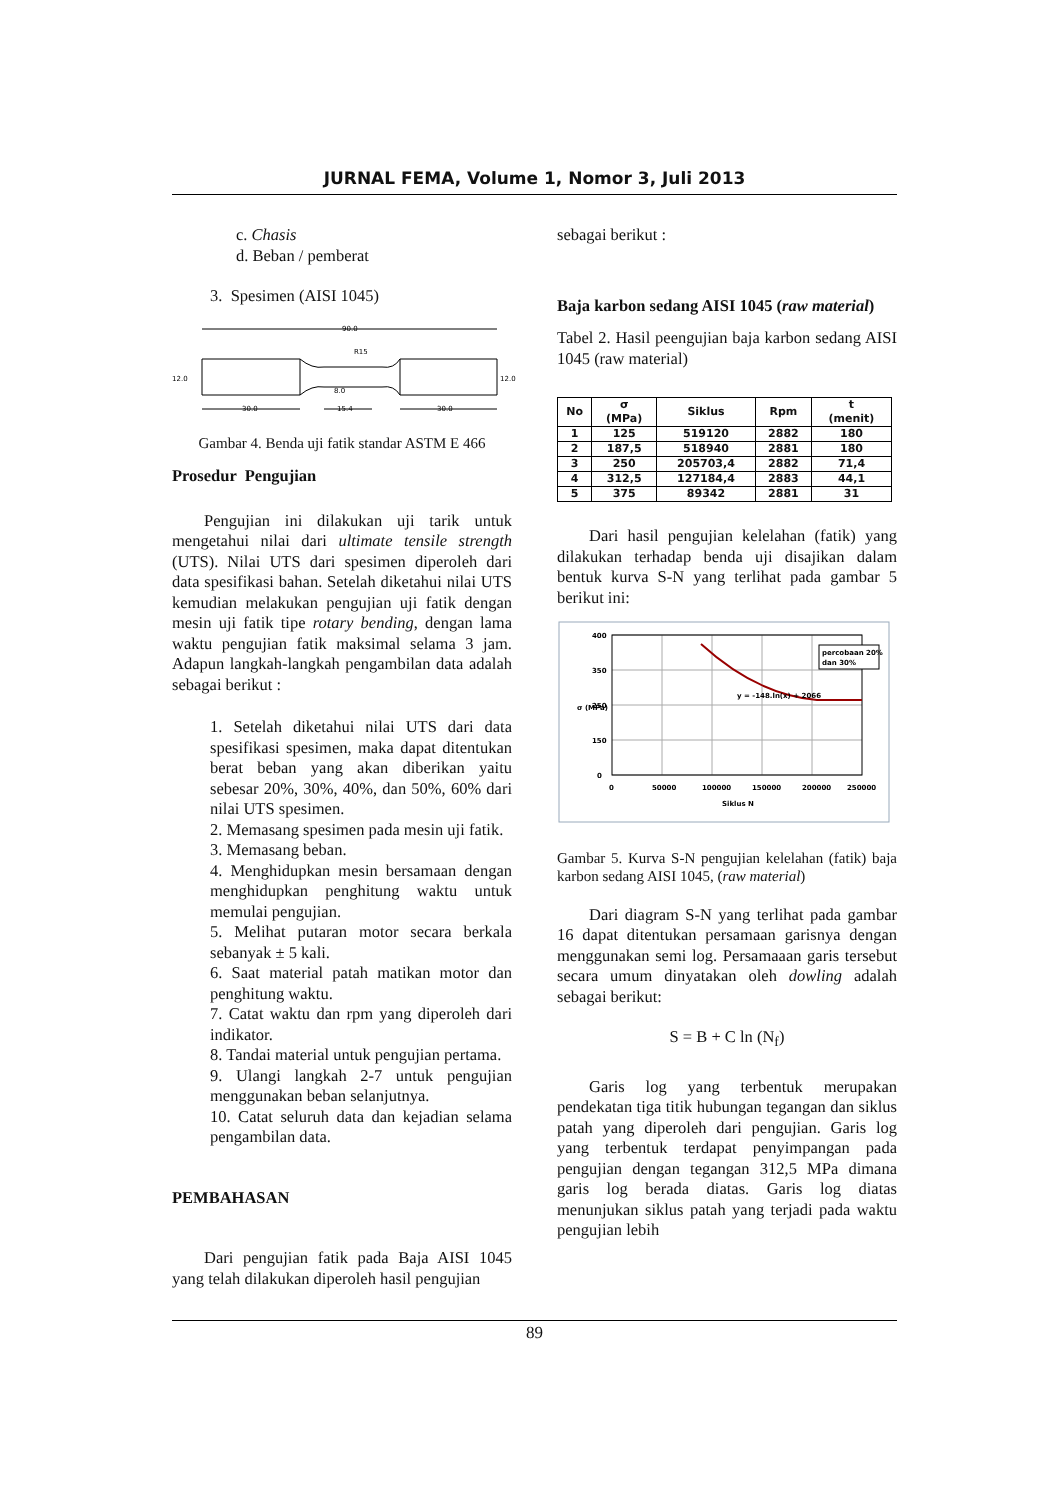JURNAL FEMA, Volume 1, Nomor 3, Juli 2013
c. Chasis
d. Beban / pemberat
3. Spesimen (AISI 1045)
90.0
R15
12.0
12.0
8.0
30.0
15.4
30.0
Gambar 4. Benda uji fatik standar ASTM E 466
Prosedur Pengujian
Pengujian ini dilakukan uji tarik untuk mengetahui nilai dari ultimate tensile strength (UTS). Nilai UTS dari spesimen diperoleh dari data spesifikasi bahan. Setelah diketahui nilai UTS kemudian melakukan pengujian uji fatik dengan mesin uji fatik tipe rotary bending, dengan lama waktu pengujian fatik maksimal selama 3 jam. Adapun langkah-langkah pengambilan data adalah sebagai berikut :
1. Setelah diketahui nilai UTS dari data spesifikasi spesimen, maka dapat ditentukan berat beban yang akan diberikan yaitu sebesar 20%, 30%, 40%, dan 50%, 60% dari nilai UTS spesimen.
2. Memasang spesimen pada mesin uji fatik.
3. Memasang beban.
4. Menghidupkan mesin bersamaan dengan menghidupkan penghitung waktu untuk memulai pengujian.
5. Melihat putaran motor secara berkala sebanyak ± 5 kali.
6. Saat material patah matikan motor dan penghitung waktu.
7. Catat waktu dan rpm yang diperoleh dari indikator.
8. Tandai material untuk pengujian pertama.
9. Ulangi langkah 2-7 untuk pengujian menggunakan beban selanjutnya.
10. Catat seluruh data dan kejadian selama pengambilan data.
PEMBAHASAN
Dari pengujian fatik pada Baja AISI 1045 yang telah dilakukan diperoleh hasil pengujian
sebagai berikut :
Baja karbon sedang AISI 1045 (raw material)
Tabel 2. Hasil peengujian baja karbon sedang AISI 1045 (raw material)
| No | σ (MPa) | Siklus | Rpm | t (menit) |
| --- | --- | --- | --- | --- |
| 1 | 125 | 519120 | 2882 | 180 |
| 2 | 187,5 | 518940 | 2881 | 180 |
| 3 | 250 | 205703,4 | 2882 | 71,4 |
| 4 | 312,5 | 127184,4 | 2883 | 44,1 |
| 5 | 375 | 89342 | 2881 | 31 |
Dari hasil pengujian kelelahan (fatik) yang dilakukan terhadap benda uji disajikan dalam bentuk kurva S-N yang terlihat pada gambar 5 berikut ini:
400
350
250
150
0
0
50000
100000
150000
200000
250000
Siklus N
σ (MPa)
y = -148.ln(x) + 2066
percobaan 20%
dan 30%
Gambar 5. Kurva S-N pengujian kelelahan (fatik) baja karbon sedang AISI 1045, (raw material)
Dari diagram S-N yang terlihat pada gambar 16 dapat ditentukan persamaan garisnya dengan menggunakan semi log. Persamaaan garis tersebut secara umum dinyatakan oleh dowling adalah sebagai berikut:
S = B + C ln (N<sub>f</sub>)
Garis log yang terbentuk merupakan pendekatan tiga titik hubungan tegangan dan siklus patah yang diperoleh dari pengujian. Garis log yang terbentuk terdapat penyimpangan pada pengujian dengan tegangan 312,5 MPa dimana garis log berada diatas. Garis log diatas menunjukan siklus patah yang terjadi pada waktu pengujian lebih
89